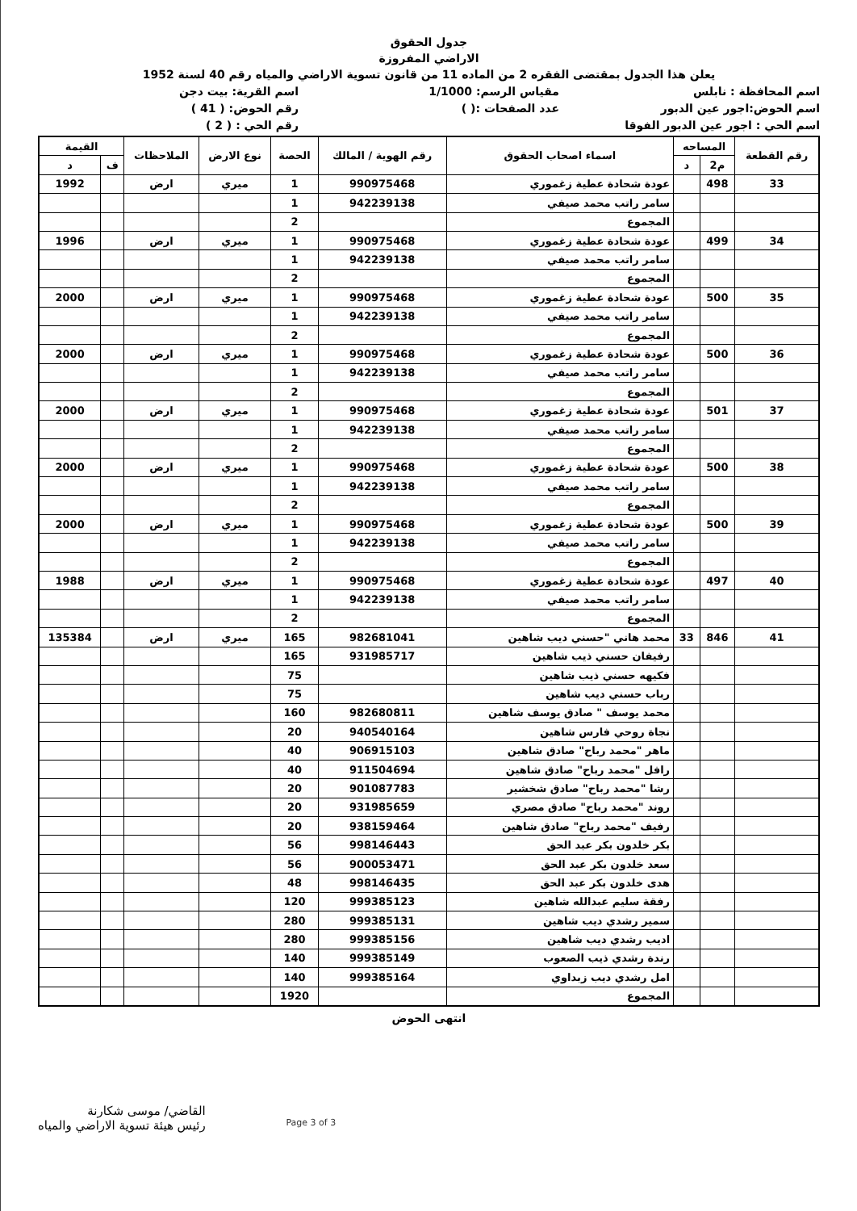جدول الحقوق
الاراضي المفروزة
يعلن هذا الجدول بمقتضى الفقره 2 من الماده 11 من قانون تسوية الاراضي والمياه رقم 40 لسنة 1952
اسم المحافظة : نابلس مقياس الرسم: 1/1000 اسم القرية: بيت دجن
اسم الحوض:اجور عين الدبور عدد الصفحات :( ) رقم الحوض: ( 41 )
اسم الحي : اجور عين الدبور الفوقا رقم الحي : ( 2 )
| رقم القطعة | المساحه | | اسماء اصحاب الحقوق | رقم الهوية / المالك | الحصة | نوع الارض | الملاحظات | القيمة | |
| --- | --- | --- | --- | --- | --- | --- | --- | --- | --- |
| | م2 | د | | | | | | ف | د |
| 33 | 498 | | عودة شحادة عطية زغموري | 990975468 | 1 | ميري | ارض | | 1992 |
| | | | سامر راتب محمد صيفي | 942239138 | 1 | | | | |
| | | | المجموع | | 2 | | | | |
| 34 | 499 | | عودة شحادة عطية زغموري | 990975468 | 1 | ميري | ارض | | 1996 |
| | | | سامر راتب محمد صيفي | 942239138 | 1 | | | | |
| | | | المجموع | | 2 | | | | |
| 35 | 500 | | عودة شحادة عطية زغموري | 990975468 | 1 | ميري | ارض | | 2000 |
| | | | سامر راتب محمد صيفي | 942239138 | 1 | | | | |
| | | | المجموع | | 2 | | | | |
| 36 | 500 | | عودة شحادة عطية زغموري | 990975468 | 1 | ميري | ارض | | 2000 |
| | | | سامر راتب محمد صيفي | 942239138 | 1 | | | | |
| | | | المجموع | | 2 | | | | |
| 37 | 501 | | عودة شحادة عطية زغموري | 990975468 | 1 | ميري | ارض | | 2000 |
| | | | سامر راتب محمد صيفي | 942239138 | 1 | | | | |
| | | | المجموع | | 2 | | | | |
| 38 | 500 | | عودة شحادة عطية زغموري | 990975468 | 1 | ميري | ارض | | 2000 |
| | | | سامر راتب محمد صيفي | 942239138 | 1 | | | | |
| | | | المجموع | | 2 | | | | |
| 39 | 500 | | عودة شحادة عطية زغموري | 990975468 | 1 | ميري | ارض | | 2000 |
| | | | سامر راتب محمد صيفي | 942239138 | 1 | | | | |
| | | | المجموع | | 2 | | | | |
| 40 | 497 | | عودة شحادة عطية زغموري | 990975468 | 1 | ميري | ارض | | 1988 |
| | | | سامر راتب محمد صيفي | 942239138 | 1 | | | | |
| | | | المجموع | | 2 | | | | |
| 41 | 846 | 33 | محمد هاني "حسني ديب شاهين | 982681041 | 165 | ميري | ارض | | 135384 |
| | | | رفيفان حسني ذيب شاهين | 931985717 | 165 | | | | |
| | | | فكيهه حسني ذيب شاهين | | 75 | | | | |
| | | | رباب حسني ديب شاهين | | 75 | | | | |
| | | | محمد يوسف " صادق يوسف شاهين | 982680811 | 160 | | | | |
| | | | نجاة روحي فارس شاهين | 940540164 | 20 | | | | |
| | | | ماهر "محمد رباح" صادق شاهين | 906915103 | 40 | | | | |
| | | | رافل "محمد رباح" صادق شاهين | 911504694 | 40 | | | | |
| | | | رشا "محمد رباح" صادق شخشير | 901087783 | 20 | | | | |
| | | | روند "محمد رباح" صادق مصري | 931985659 | 20 | | | | |
| | | | رفيف "محمد رباح" صادق شاهين | 938159464 | 20 | | | | |
| | | | بكر خلدون بكر عبد الحق | 998146443 | 56 | | | | |
| | | | سعد خلدون بكر عبد الحق | 900053471 | 56 | | | | |
| | | | هدى خلدون بكر عبد الحق | 998146435 | 48 | | | | |
| | | | رفقة سليم عبدالله شاهين | 999385123 | 120 | | | | |
| | | | سمير رشدي ديب شاهين | 999385131 | 280 | | | | |
| | | | اديب رشدي ديب شاهين | 999385156 | 280 | | | | |
| | | | رندة رشدي ذيب الصعوب | 999385149 | 140 | | | | |
| | | | امل رشدي ديب زبداوي | 999385164 | 140 | | | | |
| | | | المجموع | | 1920 | | | | |
انتهى الحوض
Page 3 of 3
القاضي/ موسى شكارنة
رئيس هيئة تسوية الاراضي والمياه